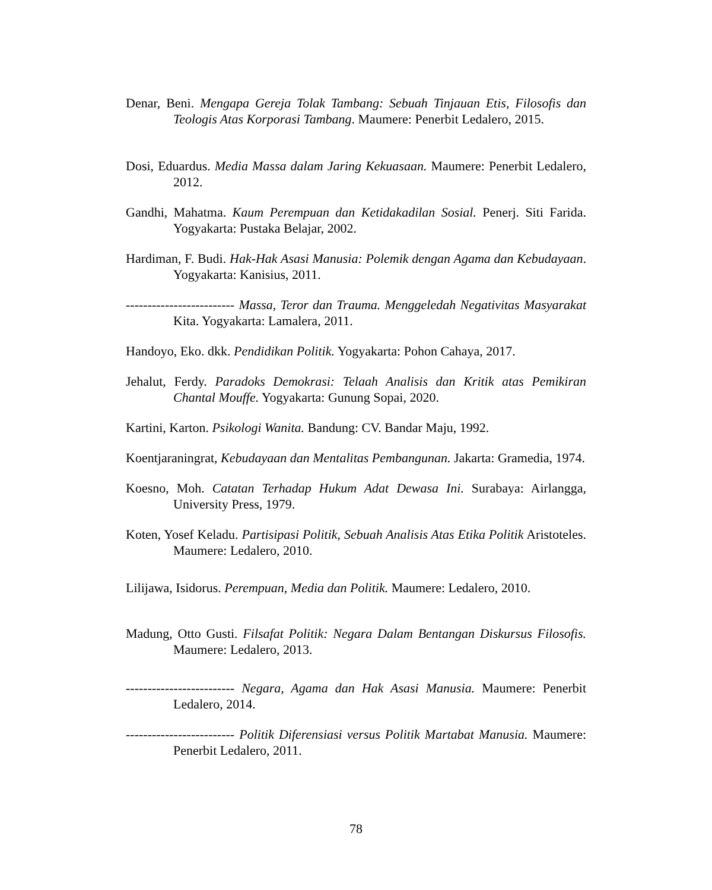Denar, Beni. Mengapa Gereja Tolak Tambang: Sebuah Tinjauan Etis, Filosofis dan Teologis Atas Korporasi Tambang. Maumere: Penerbit Ledalero, 2015.
Dosi, Eduardus. Media Massa dalam Jaring Kekuasaan. Maumere: Penerbit Ledalero, 2012.
Gandhi, Mahatma. Kaum Perempuan dan Ketidakadilan Sosial. Penerj. Siti Farida. Yogyakarta: Pustaka Belajar, 2002.
Hardiman, F. Budi. Hak-Hak Asasi Manusia: Polemik dengan Agama dan Kebudayaan. Yogyakarta: Kanisius, 2011.
------------------------- Massa, Teror dan Trauma. Menggeledah Negativitas Masyarakat Kita. Yogyakarta: Lamalera, 2011.
Handoyo, Eko. dkk. Pendidikan Politik. Yogyakarta: Pohon Cahaya, 2017.
Jehalut, Ferdy. Paradoks Demokrasi: Telaah Analisis dan Kritik atas Pemikiran Chantal Mouffe. Yogyakarta: Gunung Sopai, 2020.
Kartini, Karton. Psikologi Wanita. Bandung: CV. Bandar Maju, 1992.
Koentjaraningrat, Kebudayaan dan Mentalitas Pembangunan. Jakarta: Gramedia, 1974.
Koesno, Moh. Catatan Terhadap Hukum Adat Dewasa Ini. Surabaya: Airlangga, University Press, 1979.
Koten, Yosef Keladu. Partisipasi Politik, Sebuah Analisis Atas Etika Politik Aristoteles. Maumere: Ledalero, 2010.
Lilijawa, Isidorus. Perempuan, Media dan Politik. Maumere: Ledalero, 2010.
Madung, Otto Gusti. Filsafat Politik: Negara Dalam Bentangan Diskursus Filosofis. Maumere: Ledalero, 2013.
------------------------- Negara, Agama dan Hak Asasi Manusia. Maumere: Penerbit Ledalero, 2014.
------------------------- Politik Diferensiasi versus Politik Martabat Manusia. Maumere: Penerbit Ledalero, 2011.
78